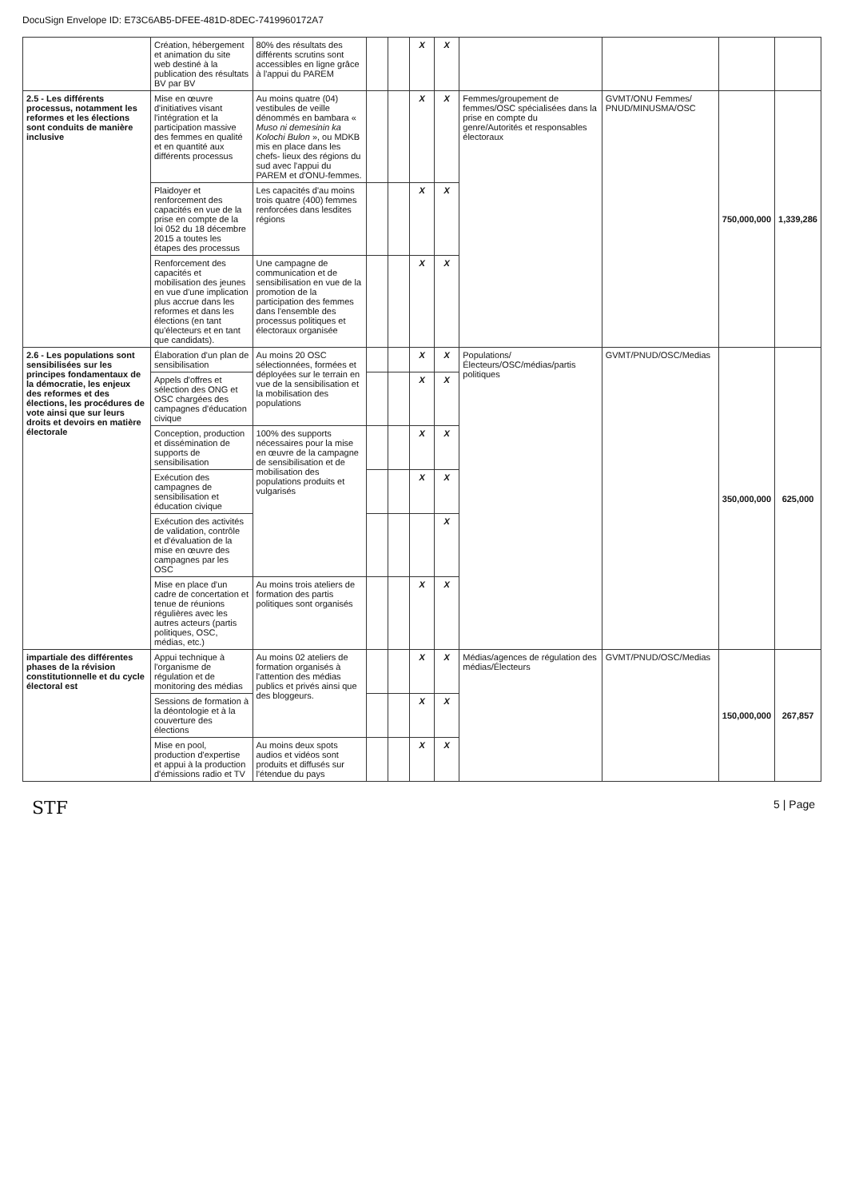DocuSign Envelope ID: E73C6AB5-DFEE-481D-8DEC-7419960172A7
| | Création, hébergement et animation du site web destiné à la publication des résultats BV par BV | 80% des résultats des différents scrutins sont accessibles en ligne grâce à l'appui du PAREM | | | X | X | | | | |
| 2.5 - Les différents processus, notamment les reformes et les élections sont conduits de manière inclusive | Mise en œuvre d'initiatives visant l'intégration et la participation massive des femmes en qualité et en quantité aux différents processus | Au moins quatre (04) vestibules de veille dénommés en bambara « Muso ni demesinin ka Kolochi Bulon », ou MDKB mis en place dans les chefs- lieux des régions du sud avec l'appui du PAREM et d'ONU-femmes. | | | X | X | Femmes/groupement de femmes/OSC spécialisées dans la prise en compte du genre/Autorités et responsables électoraux | GVMT/ONU Femmes/ PNUD/MINUSMA/OSC | 750,000,000 | 1,339,286 |
| | Plaidoyer et renforcement des capacités en vue de la prise en compte de la loi 052 du 18 décembre 2015 a toutes les étapes des processus | Les capacités d'au moins trois quatre (400) femmes renforcées dans lesdites régions | | | X | X | | | | |
| | Renforcement des capacités et mobilisation des jeunes en vue d'une implication plus accrue dans les reformes et dans les élections (en tant qu'électeurs et en tant que candidats). | Une campagne de communication et de sensibilisation en vue de la promotion de la participation des femmes dans l'ensemble des processus politiques et électoraux organisée | | | X | X | | | | |
| 2.6 - Les populations sont sensibilisées sur les principes fondamentaux de la démocratie, les enjeux des reformes et des élections, les procédures de vote ainsi que sur leurs droits et devoirs en matière électorale | Élaboration d'un plan de sensibilisation | Au moins 20 OSC sélectionnées, formées et déployées sur le terrain en vue de la sensibilisation et la mobilisation des populations | | | X | X | Populations/Électeurs/OSC/médias/partis politiques | GVMT/PNUD/OSC/Medias | 350,000,000 | 625,000 |
| | Appels d'offres et sélection des ONG et OSC chargées des campagnes d'éducation civique | | | | X | X | | | | |
| | Conception, production et dissémination de supports de sensibilisation | 100% des supports nécessaires pour la mise en œuvre de la campagne de sensibilisation et de mobilisation des populations produits et vulgarisés | | | X | X | | | | |
| | Exécution des campagnes de sensibilisation et éducation civique | | | | X | X | | | | |
| | Exécution des activités de validation, contrôle et d'évaluation de la mise en œuvre des campagnes par les OSC | | | | | X | | | | |
| | Mise en place d'un cadre de concertation et tenue de réunions régulières avec les autres acteurs (partis politiques, OSC, médias, etc.) | Au moins trois ateliers de formation des partis politiques sont organisés | | | X | X | | | | |
| impartiale des différentes phases de la révision constitutionnelle et du cycle électoral est | Appui technique à l'organisme de régulation et de monitoring des médias | Au moins 02 ateliers de formation organisés à l'attention des médias publics et privés ainsi que des bloggeurs. | | | X | X | Médias/agences de régulation des médias/Électeurs | GVMT/PNUD/OSC/Medias | 150,000,000 | 267,857 |
| | Sessions de formation à la déontologie et à la couverture des élections | | | | X | X | | | | |
| | Mise en pool, production d'expertise et appui à la production d'émissions radio et TV | Au moins deux spots audios et vidéos sont produits et diffusés sur l'étendue du pays | | | X | X | | | | |
STF 5 | Page